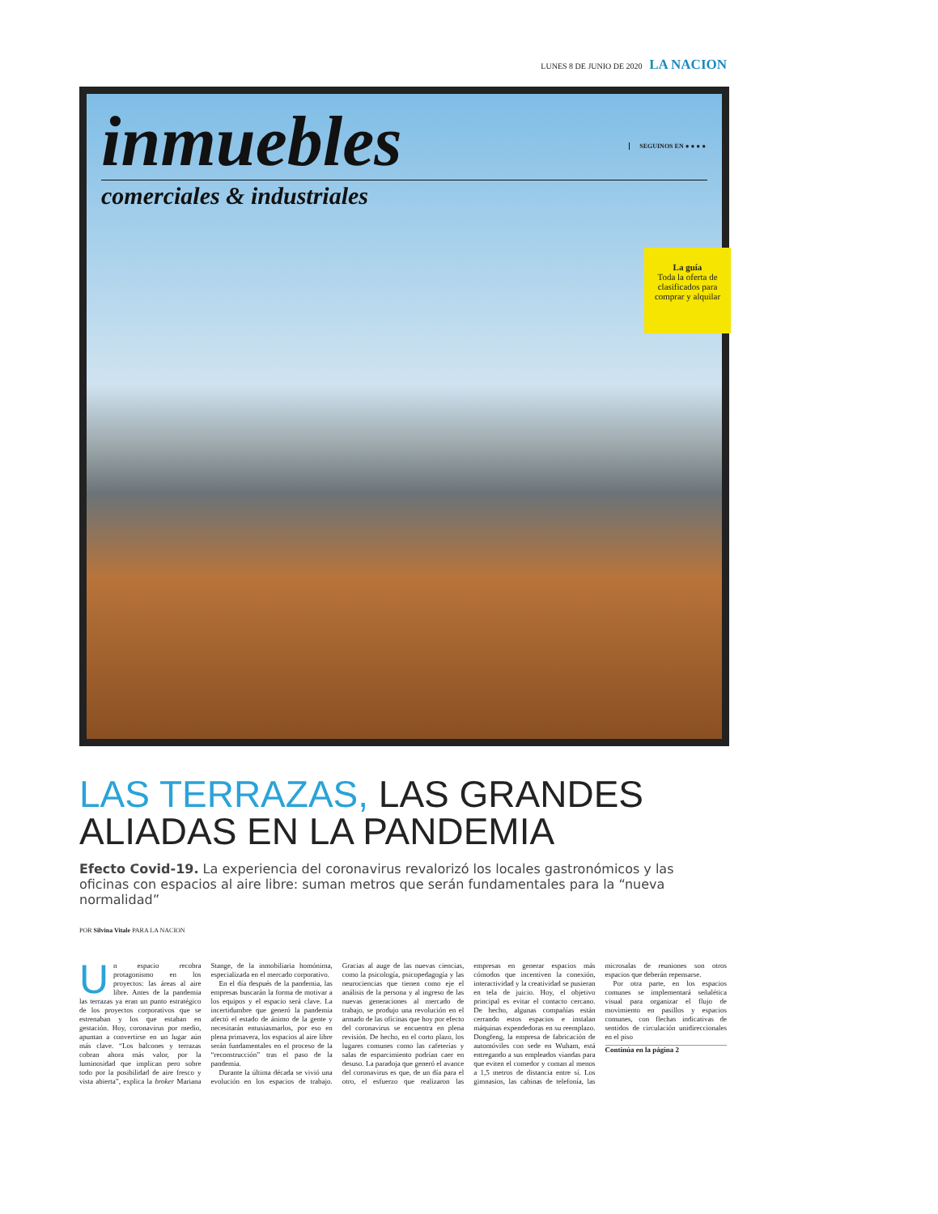LUNES 8 DE JUNIO DE 2020 LA NACION
inmuebles
comerciales & industriales
SEGUINOS EN ● ● ● ●
La guía
Toda la oferta de clasificados para comprar y alquilar
LAS TERRAZAS, LAS GRANDES ALIADAS EN LA PANDEMIA
Efecto Covid-19. La experiencia del coronavirus revalorizó los locales gastronómicos y las oficinas con espacios al aire libre: suman metros que serán fundamentales para la “nueva normalidad”
POR Silvina Vitale PARA LA NACION
Un espacio recobra protagonismo en los proyectos: las áreas al aire libre. Antes de la pandemia las terrazas ya eran un punto estratégico de los proyectos corporativos que se estrenaban y los que estaban en gestación. Hoy, coronavirus por medio, apuntan a convertirse en un lugar aún más clave. “Los balcones y terrazas cobran ahora más valor, por la luminosidad que implican pero sobre todo por la posibilidad de aire fresco y vista abierta”, explica la broker Mariana Stange, de la inmobiliaria homónima, especializada en el mercado corporativo.
En el día después de la pandemia, las empresas buscarán la forma de motivar a los equipos y el espacio será clave. La incertidumbre que generó la pandemia afectó el estado de ánimo de la gente y necesitarán entusiasmarlos, por eso en plena primavera, los espacios al aire libre serán fundamentales en el proceso de la “reconstrucción” tras el paso de la pandemia.
Durante la última década se vivió una evolución en los espacios de trabajo. Gracias al auge de las nuevas ciencias, como la psicología, psicopedagogía y las neurociencias que tienen como eje el análisis de la persona y al ingreso de las nuevas generaciones al mercado de trabajo, se produjo una revolución en el armado de las oficinas que hoy por efecto del coronavirus se encuentra en plena revisión. De hecho, en el corto plazo, los lugares comunes como las cafeterías y salas de esparcimiento podrían caer en desuso. La paradoja que generó el avance del coronavirus es que, de un día para el otro, el esfuerzo que realizaron las empresas en generar espacios más cómodos que incentiven la conexión, interactividad y la creatividad se pusieran en tela de juicio. Hoy, el objetivo principal es evitar el contacto cercano. De hecho, algunas compañías están cerrando estos espacios e instalan máquinas expendedoras en su reemplazo. Dongfeng, la empresa de fabricación de automóviles con sede en Wuham, está entregando a sus empleados viandas para que eviten el comedor y coman al menos a 1,5 metros de distancia entre sí. Los gimnasios, las cabinas de telefonía, las microsalas de reuniones son otros espacios que deberán repensarse.
Por otra parte, en los espacios comunes se implementará señalética visual para organizar el flujo de movimiento en pasillos y espacios comunes, con flechas indicativas de sentidos de circulación unidireccionales en el piso
Continúa en la página 2